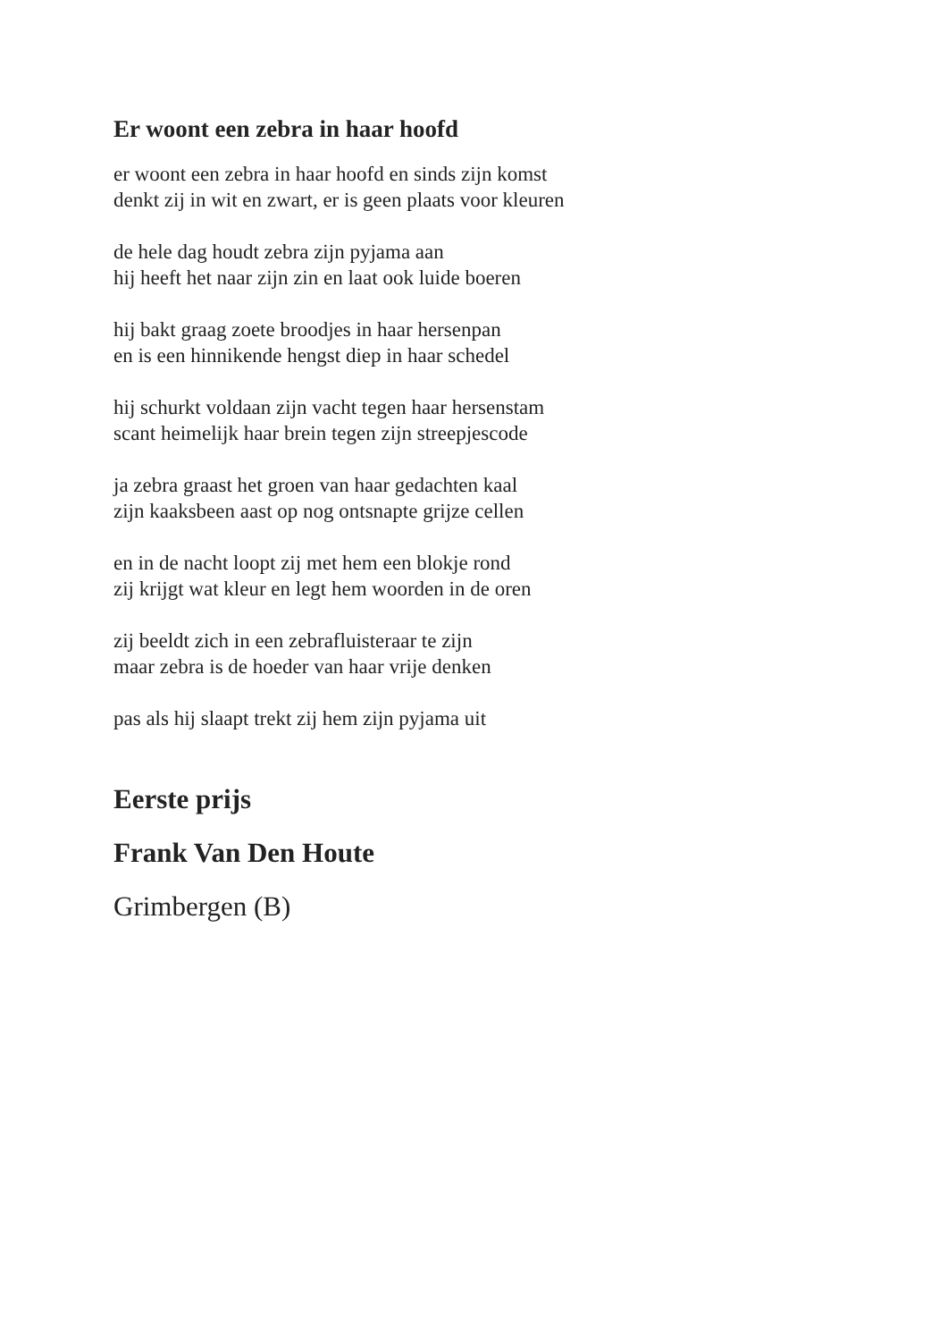Er woont een zebra in haar hoofd
er woont een zebra in haar hoofd en sinds zijn komst
denkt zij in wit en zwart, er is geen plaats voor kleuren
de hele dag houdt zebra zijn pyjama aan
hij heeft het naar zijn zin en laat ook luide boeren
hij bakt graag zoete broodjes in haar hersenpan
en is een hinnikende hengst diep in haar schedel
hij schurkt voldaan zijn vacht tegen haar hersenstam
scant heimelijk haar brein tegen zijn streepjescode
ja zebra graast het groen van haar gedachten kaal
zijn kaaksbeen aast op nog ontsnapte grijze cellen
en in de nacht loopt zij met hem een blokje rond
zij krijgt wat kleur en legt hem woorden in de oren
zij beeldt zich in een zebrafluisteraar te zijn
maar zebra is de hoeder van haar vrije denken
pas als hij slaapt trekt zij hem zijn pyjama uit
Eerste prijs
Frank Van Den Houte
Grimbergen (B)